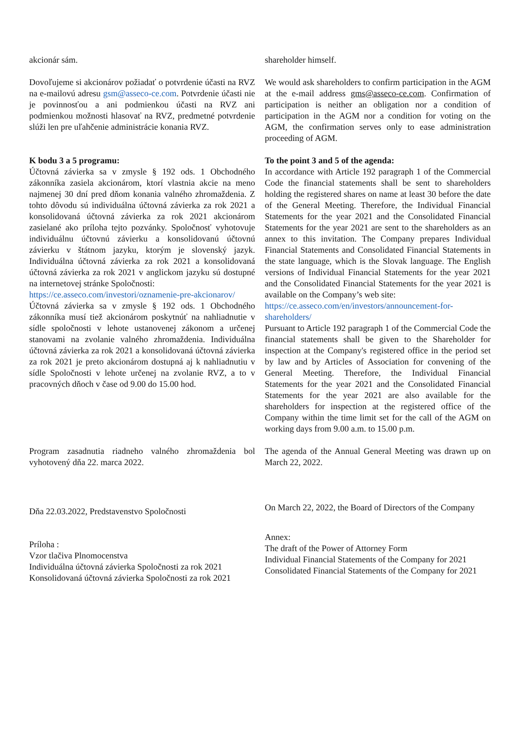akcionár sám. shareholder himself.
Dovoľujeme si akcionárov požiadať o potvrdenie účasti na RVZ na e-mailovú adresu gsm@asseco-ce.com. Potvrdenie účasti nie je povinnosťou a ani podmienkou účasti na RVZ ani podmienkou možnosti hlasovať na RVZ, predmetné potvrdenie slúži len pre uľahčenie administrácie konania RVZ.
We would ask shareholders to confirm participation in the AGM at the e-mail address gms@asseco-ce.com. Confirmation of participation is neither an obligation nor a condition of participation in the AGM nor a condition for voting on the AGM, the confirmation serves only to ease administration proceeding of AGM.
K bodu 3 a 5 programu:
Účtovná závierka sa v zmysle § 192 ods. 1 Obchodného zákonníka zasiela akcionárom, ktorí vlastnia akcie na meno najmenej 30 dní pred dňom konania valného zhromaždenia. Z tohto dôvodu sú individuálna účtovná závierka za rok 2021 a konsolidovaná účtovná závierka za rok 2021 akcionárom zasielané ako príloha tejto pozvánky. Spoločnosť vyhotovuje individuálnu účtovnú závierku a konsolidovanú účtovnú závierku v štátnom jazyku, ktorým je slovenský jazyk. Individuálna účtovná závierka za rok 2021 a konsolidovaná účtovná závierka za rok 2021 v anglickom jazyku sú dostupné na internetovej stránke Spoločnosti:
https://ce.asseco.com/investori/oznamenie-pre-akcionarov/
Účtovná závierka sa v zmysle § 192 ods. 1 Obchodného zákonníka musí tiež akcionárom poskytnúť na nahliadnutie v sídle spoločnosti v lehote ustanovenej zákonom a určenej stanovami na zvolanie valného zhromaždenia. Individuálna účtovná závierka za rok 2021 a konsolidovaná účtovná závierka za rok 2021 je preto akcionárom dostupná aj k nahliadnutiu v sídle Spoločnosti v lehote určenej na zvolanie RVZ, a to v pracovných dňoch v čase od 9.00 do 15.00 hod.
To the point 3 and 5 of the agenda:
In accordance with Article 192 paragraph 1 of the Commercial Code the financial statements shall be sent to shareholders holding the registered shares on name at least 30 before the date of the General Meeting. Therefore, the Individual Financial Statements for the year 2021 and the Consolidated Financial Statements for the year 2021 are sent to the shareholders as an annex to this invitation. The Company prepares Individual Financial Statements and Consolidated Financial Statements in the state language, which is the Slovak language. The English versions of Individual Financial Statements for the year 2021 and the Consolidated Financial Statements for the year 2021 is available on the Company’s web site:
https://ce.asseco.com/en/investors/announcement-for-shareholders/
Pursuant to Article 192 paragraph 1 of the Commercial Code the financial statements shall be given to the Shareholder for inspection at the Company's registered office in the period set by law and by Articles of Association for convening of the General Meeting. Therefore, the Individual Financial Statements for the year 2021 and the Consolidated Financial Statements for the year 2021 are also available for the shareholders for inspection at the registered office of the Company within the time limit set for the call of the AGM on working days from 9.00 a.m. to 15.00 p.m.
Program zasadnutia riadneho valného zhromaždenia bol vyhotovený dňa 22. marca 2022.
The agenda of the Annual General Meeting was drawn up on March 22, 2022.
Dňa 22.03.2022, Predstavenstvo Spoločnosti
On March 22, 2022, the Board of Directors of the Company
Príloha :
Vzor tlačiva Plnomocenstva
Individuálna účtovná závierka Spoločnosti za rok 2021
Konsolidovaná účtovná závierka Spoločnosti za rok 2021
Annex:
The draft of the Power of Attorney Form
Individual Financial Statements of the Company for 2021
Consolidated Financial Statements of the Company for 2021